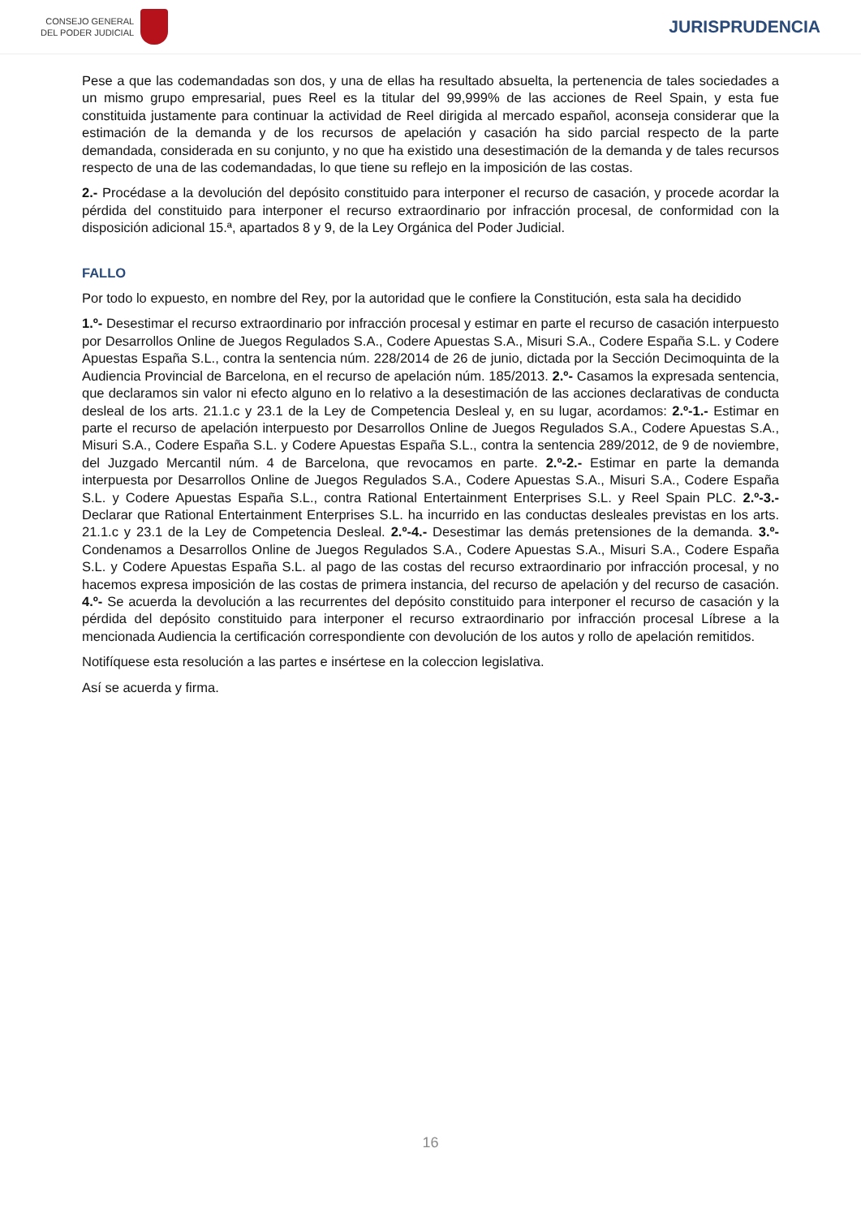CONSEJO GENERAL
DEL PODER JUDICIAL
JURISPRUDENCIA
Pese a que las codemandadas son dos, y una de ellas ha resultado absuelta, la pertenencia de tales sociedades a un mismo grupo empresarial, pues Reel es la titular del 99,999% de las acciones de Reel Spain, y esta fue constituida justamente para continuar la actividad de Reel dirigida al mercado español, aconseja considerar que la estimación de la demanda y de los recursos de apelación y casación ha sido parcial respecto de la parte demandada, considerada en su conjunto, y no que ha existido una desestimación de la demanda y de tales recursos respecto de una de las codemandadas, lo que tiene su reflejo en la imposición de las costas.
2.- Procédase a la devolución del depósito constituido para interponer el recurso de casación, y procede acordar la pérdida del constituido para interponer el recurso extraordinario por infracción procesal, de conformidad con la disposición adicional 15.ª, apartados 8 y 9, de la Ley Orgánica del Poder Judicial.
FALLO
Por todo lo expuesto, en nombre del Rey, por la autoridad que le confiere la Constitución, esta sala ha decidido
1.º- Desestimar el recurso extraordinario por infracción procesal y estimar en parte el recurso de casación interpuesto por Desarrollos Online de Juegos Regulados S.A., Codere Apuestas S.A., Misuri S.A., Codere España S.L. y Codere Apuestas España S.L., contra la sentencia núm. 228/2014 de 26 de junio, dictada por la Sección Decimoquinta de la Audiencia Provincial de Barcelona, en el recurso de apelación núm. 185/2013. 2.º- Casamos la expresada sentencia, que declaramos sin valor ni efecto alguno en lo relativo a la desestimación de las acciones declarativas de conducta desleal de los arts. 21.1.c y 23.1 de la Ley de Competencia Desleal y, en su lugar, acordamos: 2.º-1.- Estimar en parte el recurso de apelación interpuesto por Desarrollos Online de Juegos Regulados S.A., Codere Apuestas S.A., Misuri S.A., Codere España S.L. y Codere Apuestas España S.L., contra la sentencia 289/2012, de 9 de noviembre, del Juzgado Mercantil núm. 4 de Barcelona, que revocamos en parte. 2.º-2.- Estimar en parte la demanda interpuesta por Desarrollos Online de Juegos Regulados S.A., Codere Apuestas S.A., Misuri S.A., Codere España S.L. y Codere Apuestas España S.L., contra Rational Entertainment Enterprises S.L. y Reel Spain PLC. 2.º-3.- Declarar que Rational Entertainment Enterprises S.L. ha incurrido en las conductas desleales previstas en los arts. 21.1.c y 23.1 de la Ley de Competencia Desleal. 2.º-4.- Desestimar las demás pretensiones de la demanda. 3.º- Condenamos a Desarrollos Online de Juegos Regulados S.A., Codere Apuestas S.A., Misuri S.A., Codere España S.L. y Codere Apuestas España S.L. al pago de las costas del recurso extraordinario por infracción procesal, y no hacemos expresa imposición de las costas de primera instancia, del recurso de apelación y del recurso de casación. 4.º- Se acuerda la devolución a las recurrentes del depósito constituido para interponer el recurso de casación y la pérdida del depósito constituido para interponer el recurso extraordinario por infracción procesal Líbrese a la mencionada Audiencia la certificación correspondiente con devolución de los autos y rollo de apelación remitidos.
Notifíquese esta resolución a las partes e insértese en la coleccion legislativa.
Así se acuerda y firma.
16